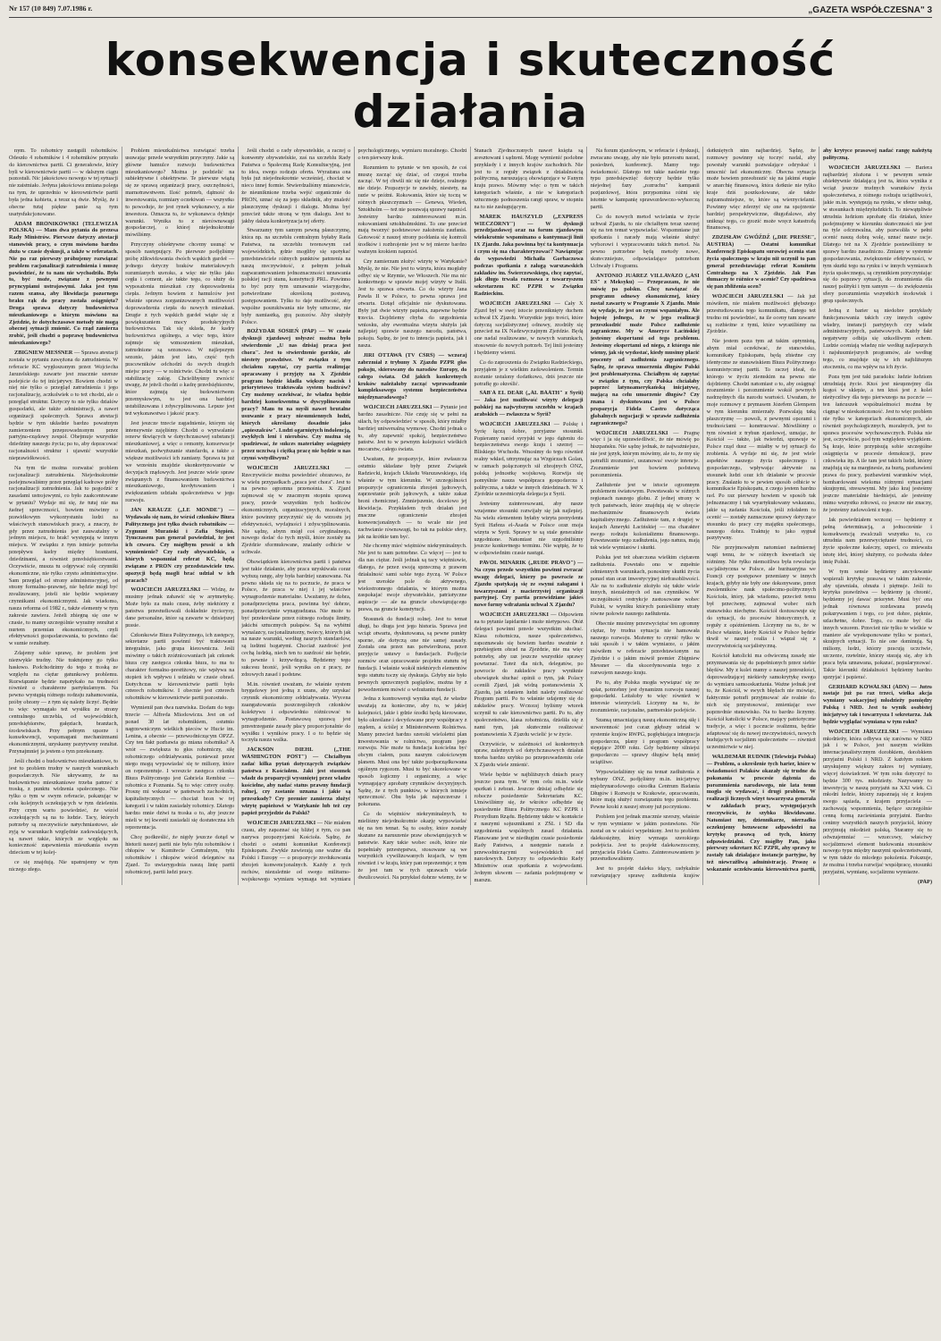Nr 157 (10 849) 7.07.1986 r. „GAZETA WSPÓŁCZESNA" 3
konsekwencja i skuteczność działania
nym. To robotnicy zastąpili robotników. Odeszło 4 robotników i 4 robotników przyszło do kierownictwa partii. Ci generałowie, który byli w kierownictwie partii — w dalszym ciągu pozostali. Nic jakościowo nowego w tej sytuacji nie zaistniało. Jedyna jakościowa zmiana polega na tym, że uprzednio w kierownictwie partii była jedna kobieta, a teraz są dwie. Myślę, że i obecne tutaj piękne panie są tym usatysfakcjonowane.
ADAM BRONIKOWSKI (TELEWIZJA POLSKA) — Mam dwa pytania do prezesa Rady Ministrów. Pierwsze dotyczy atestacji stanowisk pracy, o czym mówiono bardzo dużo w czasie dyskusji, a także w referatach. Nie po raz pierwszy próbujemy rozwiązać problem racjonalizacji zatrudnienia i muszę powiedzieć, że to nam nie wychodziło. Było to, być może, związane z pewnymi pryncypiami ustrojowymi. Jaka jest tym razem szansa, aby likwidacja pozornego braku rąk do pracy została osiągnięta? Druga sprawa dotyczy budownictwa mieszkaniowego o którym mówiono na Zjeździe, że dotychczasowe metody nie mogą obecnej sytuacji zmienić. Co rząd zamierza zrobić, jeśli chodzi o poprawę budownictwa mieszkaniowego?
ZBIGNIEW MESSNER — Sprawa atestacji została w pytaniu zawężona do zatrudnienia. W referacie KC wygłoszonym przez Wojciecha Jaruzelskiego zawarte jest znacznie szersze podejście do tej inicjatywy. Bowiem chodzi w niej nie tylko o przegląd zatrudnienia i jego racjonalizację, aczkolwiek o to też chodzi, ale o przegląd struktur. Dotyczy to nie tylko działów gospodarki, ale także administracji, a nawet organizacji społecznych. Sprawa atestacji będzie w tym układzie bardzo poważnym zamierzeniem przeprowadzonym przez partyjno-rządowy zespół. Obejmuje wszystkie dziedziny naszego życia; po to, aby dopracować racjonalności struktur i ujawnić wszystkie nieprawidłowości.
Na tym tle można rozważać problem racjonalizacji zatrudnienia. Niejednokrotnie podejmowaliśmy przez przegląd kadrowe próby racjonalizacji zatrudnienia. Jak to pogodzić z zasadami ustrojowymi, co było zaakcentowane w pytaniu? Wydaje mi się, że tutaj nie ma żadnej sprzeczności, bowiem mówimy o prawidłowym wykorzystaniu ludzi na właściwych stanowiskach pracy, a znaczy, że gdy przez zatrudnienia jest zauważalny w jednym miejscu, to brak! występują w innym miejscu. W związku z tym istnieje potrzeba przepływu kadry między branżami, dziedzinami, a również przedsiębiorstwami. Oczywiście, musza tu odgrywać rolę czynniki ekonomiczne, nie tylko czysto administracyjne. Sam przegląd od strony administracyjnej, od strony formalno-prawnej, nie będzie mógł być zrealizowany, jeżeli nie będzie wspierany czynnikami ekonomicznymi. Jak wiadomo, nasza reforma od 1982 r., także elementy w tym zakresie zawiera. Jeżeli zbiegną się one w czasie, to mamy szczególnie wyraźny rezultat z nurtem przemian ekonomicznych, czyli efektywności gospodarowania, to powinno dać w sumie rezultaty.
Zdajemy sobie sprawę, że problem jest niezwykle trudny. Nie traktujemy go tylko hasłowo. Podchodzimy do tego z troską ze względu na ciężar gatunkowy problemu. Rozwiązanie będzie napotykało na trudności również o charakterze partykularnym. Na pewno wystąpią różnego rodzaju zahamowania, próby obrony — z tym się należy liczyć. Będzie to więc wymagało też wysiłku ze strony centralnego szczebla, od wojewódzkich, przedsiębiorstw, gałęziach, branżach, środowiskach. Przy pełnym uporze i konsekwencji, wspomagani mechanizmami ekonomicznymi, uzyskamy pozytywny rezultat. Przynajmniej ja jestem o tym przekonany.
Jeśli chodzi o budownictwo mieszkaniowe, to jest to problem trudny w naszych warunkach gospodarczych. Nie ukrywamy, że na budownictwo mieszkaniowe trzeba patrzeć z troską, z punktu widzenia społecznego. Nie tylko o tym w swym referacie, pokazując w celu kolejnych oczekujących w tym dzieleniu. Przy czym warto powiedzieć, że wśród oczekujących są na to ludzie. Tacy, których potrzeby są rzeczywiście natychmiastowe, ale zyją w warunkach względnie zadowalających, są nawet takie, których ze względu na konieczność zapewnienia mieszkania swym dzieciom w tej kolej-
ce się znajdują. Nie upatrujemy w tym niczego złego.
Problem mieszkalnictwa rozwiązać trzeba usuwając przede wszystkim przyczyny. Jakie są główne hamulce rozwoju budownictwa mieszkaniowego? Można je podzielić na subiektywne i obiektywne. Te pierwsze wiążą się ze sprawą organizacji pracy, oszczędności, marnotrawstwem. Ilość potrzeb, dążność do inwestowania, rozmiary oczekiwań — wszystko to powoduje, że jest rynek wykonawcy, a nie inwestora. Oznacza to, że wykonawca dyktuje warunki. Wynika to z nierównowagi gospodarczej, o której niejednokrotnie mówiliśmy.
Przyczyny obiektywne chcemy usunąć w sposób następujący. Po pierwsze podjęliśmy próbę zlikwidowania dwóch wąskich gardeł — jednego dotyczy braków materiałowych rozumianych szeroko, a więc nie tylko jako cegła i cement, ale także tego, co służy do wyposażenia mieszkań czy doprowadzenia ciepła. Jednym bowiem z hamulców jest właśnie sprawa zorganizowanych możliwości doprowadzenia ciepła do nowych mieszkań. Drugie z tych wąskich gardeł wiąże się z powiększaniem mocy produkcyjnych budownictwa. Tak się składa, że kadry budownictwa ogólnego, a więc tego, które zajmuje się wznoszeniem mieszkań, zatrudnione są sezonowo. W najlepszym sezonie, jakim jest lato, część tych pracowników odchodzi do swych drugich miejsc pracy — w rolnictwie. Chodzi tu więc o stabilizację załóg. Chcielibyśmy zwrócić uwagę, że jeżeli chodzi o kadrę przedsiębiorstw, które zajmują się budownictwem przemysłowym, to jest ona bardziej ustabilizowana i zdyscyplinowana. Lepsze jest też wykonawstwo i jakość pracy.
Jest jeszcze trzecie zagadnienie, którym się intensywnie zajęliśmy. Chodzi o wyzwalanie rezerw tkwiących w dotychczasowej substancji mieszkaniowej, a więc o remonty, konserwacje mieszkań, podwyższanie standardu, a także o większe możliwości ich zamiany. Sprawa ta już we wrześniu znajdzie skonkretyzowanie w decyzjach rządowych. Jest jeszcze wiele spraw związanych z finansowaniem budownictwa mieszkaniowego, kredytowaniem i zwiększaniem udziału społeczeństwa w jego rozwoju.
JAN KRAUZE („LE MONDE") — Wydawało się nam, że wśród członków Biura Politycznego jest tylko dwóch robotników — Zygmunt Murański i Zofia Stępień. Tymczasem pan generał powiedział, że jest ich czworo. Czy mógłbym prosić o ich wymienienie? Czy rady obywatelskie, o których wspomniał referat KC, będą związane z PRON czy przedstawiciele tzw. opozycji będą mogli brać udział w ich pracach?
WOJCIECH JARUZELSKI — Widzę, że musimy jednak zabawić się w arytmetykę. Może było za mało czasu, żeby niektórzy z państwa przestudiowali dokładnie życiorysy, dane personalne, które są zawarte w dzisiejszej prasie.
Członkowie Biura Politycznego, ich zastępcy, sekretarze partii powinni być traktowani integralnie, jako grupa kierownicza. Jeśli mówimy o takich zróżnicowaniach jak członek biura czy zastępca członka biura, to ma to charakter formalno-prestiżowy, nie wpływa na stopień ich wpływu i udziału w czasie obrad. Dotychczas w kierownictwie partii było czterech robotników. I obecnie jest czterech robotników w kierownictwie partii pozostało.
Wymienił pan dwa nazwiska. Dodam do tego trzecie — Alfreda Miodowicza. Jest on od ponad 30 lat robotnikiem, ostatnio nagrzewniczym wielkich pieców w Hucie im. Lenina, a obecnie — przewodniczącym OPZZ. Czy ten fakt pozbawia go miana robotnika? A wrót — zwiększa to głos robotniczy, siłę robotniczego oddziaływania, ponieważ przez niego mogą wypowiadać się te miliony, które on reprezentuje. I wreszcie zastępca członka Biura Politycznego jest Gabriela Rembisz — robotnica z Poznania. Są to więc cztery osoby. Proszę mi wskazać w państwach zachodnich, kapitalistycznych — chociaż bron w tej kategorii i w takim zasiadały robotnicy. Dlatego bardzo mnie dziwi ta troska o to, aby jeszcze mieli w tej kwestii zasiadali się dostateczna ich reprezentacja.
Chcę podkreślić, że nigdy jeszcze dotąd w historii naszej partii nie było tylu robotników i chłopów w Komitecie Centralnym, tylu robotników i chłopów wśród delegatów na Zjazd. To uwiarygodnia naszą linię partii robotniczej, partii ludzi pracy.
Jeśli chodzi o rady obywatelskie, a raczej o konwenty obywatelskie, zaś na szczeblu Rady Państwa o Społeczną Radę Konsultacyjną, jest to idea, swego rodzaju oferta. Wyrażana ona była już niejednokrotnie wcześniej, chociaż w nieco innej formie. Stwierdzaliśmy mianowicie, że nieuniknione trzeba wejść organicznie do PRON, uznać się za jego składnik, aby znaleźć płaszczyznę dyskusji i dialogu. Można być przecież także stroną w tym dialogu. Jest to jakby dalsza konkretyzacja tej oferty.
Stwarzamy tym samym pewną płaszczyznę, która np. na szczeblu centralnym byłaby Rada Państwa, na szczeblu terenowym rad wojewódzkich, gdzie mogliby się spotykać przedstawiciele różnych punktów patrzenia na naszą rzeczywistość, z pełnym jednak zagwarantowaniem jednoznaczności uznawania polskiej racji stanu, konstytucji PRL. Powinno to być przy tym uznawanie wiarygodne, potwierdzane określoną postawą, postępowaniem. Tylko to daje możliwość, aby wspólne poszukiwania nie były sztuczne, nie były namiastką, grą pozorów. Aby służyły Polsce.
BOŻYDAR SOSIEŃ (PAP) — W czasie dyskusji zjazdowej usłyszeć można było stwierdzenie „U nas dzisiaj praca jest chora". Jest to stwierdzenie gorzkie, ale niestety prawdziwe. W związku z tym chciałem zapytać, czy partia realizując opracowany i przyjęty na X Zjeździe program będzie kładła większy nacisk i priorytetowo traktowała system bodźców? Czy możemy oczekiwać, że władza będzie bardziej konsekwentna w dyscyplinowaniu pracy? Mam tu na myśli nawet brutalne usuwanie z pracy niesumiennych ludzi, których określamy dosadnie jako „opieszalców". Ludzi ogarniętych indolencją, zwykłych leni i nierobów. Czy można się spodziewać, że sukces materialny osiągnięty przez uczciwą i ciężką pracę nie będzie u nas czymś wstydliwym?
WOJCIECH JARUZELSKI — Rzeczywiście można powiedzieć obrazowo, że w wielu przypadkach „praca jest chora". Jest to na pewno ogromna przenośnia. X Zjazd zajmował się w znacznym stopniu sprawą pracy, przede wszystkim tych bodźców ekonomicznych, organizacyjnych, moralnych, które powinny przyczynić się do wzrostu jej efektywności, wydajności i zdyscyplinowania. Nie sądzę, abym mógł coś oryginalnego, nowego dodać do tych myśli, które zostały na Zjeździe sformułowane, znalazły odbicie w uchwale.
Obowiązkiem kierownictwa partii i państwa jest takie działanie, aby praca uzyskiwała coraz wyższą rangę, aby była bardziej szanowana. Na pewno składa się na to poczucie, że praca w Polsce, że praca w niej i jej właściwe wynagrodzenie materialne. Uważamy, że dobra, ponadprzeciętna praca, powinna być dobrze, ponadprzeciętnie wynagradzana. Nie może to być przekreślane przez różnego rodzaju limity, jakichś sztucznych pułapów. Są na wybitni wynalazcy, racjonalizatorzy, twórcy, których jak na nasze warunki, według naszych standardów, są ludźmi bogatymi. Chociaż zazdrość jest cechą ludzką, niech ten to zazdrość nie będzie, to pewnie i krzywdzącą. Będziemy tego sukcesu bronić, jeśli wynika on z pracy, ze zdrowych zasad i podstaw.
M.in. również uważam, że właśnie system brygadowy jest jedną z szans, aby uzyskać czynnik ekonomiczny oddziaływania. Wycena zaangażowania poszczególnych członków kolektywu i odpowiednio różnicować to wynagrodzenie. Postawową sprawą jest przestrzeganie zasady płacy proporcjonalnie do wysiłku i wyników pracy. I o to będzie się toczyła nasza walka.
JACKSON DIEHL („THE WASHINGTON POST") — Chciałbym zadać kilka pytań dotyczących związków państwa z Kościołem. Jaki jest stosunek władz do propozycji wysuniętej przez władze kościelne, aby nadać status prawny fundacji rolnej, czy zostanie uznana i jakie są przeszkody? Czy premier zamierza złożyć wizytę papieżowi w Watykanie lub też czy papież przyjedzie do Polski?
WOJCIECH JARUZELSKI — Nie miałem czasu, aby zapoznać się bliżej z tym, co pan nazywa propozycjami Kościoła. Sądzę, że chodzi o ostatni komunikat Konferencji Episkopatu. Zwykle zawierają one ważne dla Polski i Europy — o propozycje zredukowania zbrojeń konwencjonalnych. Każdy z tych ruchów, niezależnie od swego militarno-wojskowego wymiaru wymaga też wymiaru psychologicznego, wymiaru moralnego. Chodzi o ten pierwszy krok.
Rozumiem to pytanie w ten sposób, że coś muszę zacząć się dziać, od czegoś trzeba zacząć. W tej chwili nic się nie dzieje, realnego nie dzieje. Propozycje te zawisły, niestety, na razie w próżni. Rokowania, które się toczą w różnych płaszczyznach — Genewa, Wiedeń, Sztokholm — też nie posuwają sprawy naprzód. Jesteśmy bardzo zainteresowani m.in. rokowaniami sztokholmskimi. To one przecież mają tworzyć podstawowe założenia zaufania. Gotowość z naszej strony poddania się kontroli środków i rozbrojenie jest w tej mierze bardzo ważnym krokiem naprzód.
Czy zamierzam złożyć wizytę w Watykanie? Myślę, że nie. Nie jest to wizyta, która mogłaby odbyć się w Rzymie, we Włoszech. Nie ma nic konkretnego w sprawie mojej wizyty w Italii. Jest to sprawa otwarta. Co do wizyty Jana Pawła II w Polsce, to pewna sprawa jest otwarta. Dotąd oficjalnie nie dyskutowana. Były już dwie wizyty papieża, zapewne będzie trzecia. Dojdziemy chyba do uzgodnienia wniosku, aby ewentualna wizyta służyła jak najlepiej sprawie naszego narodu, państwa, pokoju. Sądzę, że jest to intencja papieża, jak i nasza.
JIRI OTTAWA (TV CSRS) — wczoraj zabrzmiał z trybuny X Zjazdu PZPR głos pokoju, skierowany do narodów Europy, do całego świata. Od jakich konkretnych kroków należałoby zacząć wprowadzanie kompleksowego systemu bezpieczeństwa międzynarodowego?
WOJCIECH JARUZELSKI — Pytanie jest bardzo zasadnicze. Nie czuję się w pełni na siłach, by odpowiedzieć w sposób, który miałby bardziej uniwersalną wymowę. Chodzi jednak o to, aby zapewnić spokój, bezpieczeństwo państw. Jest to w pewnym kolejności wielkich mocarstw, całego świata.
Uważam, że propozycje, które zwłaszcza ostatnio składane były przez Związek Radziecki, krajach Układu Warszawskiego, idą właśnie w tym kierunku. W szczególności propozycje ograniczenia zbrojeń jądrowych, zaprzestanie prób jądrowych, a także zakaz broni chemicznej. Zmniejszenie, docelowo jej likwidacja. Przykładem tych działań jest znaczne ograniczenie zbrojeń konwencjonalnych — to wcale nie jest zachwianie równowagi, bo tak na polskie sfery, jak na krótkie tam być.
Nie chcemy mieć więźniów niekryminalnych. Nie jest to nam potrzebne. Co więcej — jest to dla nas ciężar. Jeśli jednak są tacy więźniowie, dlatego, że przez swoją sprzeczną z prawem działalność sami sobie tego życzą. W Polsce jest szerokie pole do aktywnego, wielostronnego działania, w którym można zaspokajać swoje obywatelskie, patriotyczne aspiracje — ale na gruncie obowiązującego prawa, na gruncie konstytucji.
Stosunek do fundacji rolnej. Jest to temat długi, bo długa jest jego historia. Sprawa jest wciąż otwarta, dyskutowana, są pewne punkty sporne, ale dotyczą one nie samej zasady. Została ona przez nas potwierdzona, przez przyjęcie ustawy o fundacjach. Podjęcie rozmów oraz opracowanie projektu statutu tej fundacji. I właśnie wokół niektórych elementów tego statutu toczy się dyskusja. Gdyby nie było pewnych sprzecznych poglądów, można by z powodzeniem mówić o wdrażaniu fundacji.
Jedna z kontrowersji wynika stąd, że władze uważają za konieczne, aby to, w jakiej kolejności, jakie i gdzie środki będą kierowane, było określane i decydowane przy współpracy z rządem, a ściślej z Ministerstwem Rolnictwa. Mamy przecież bardzo szeroki wieloletni plan inwestowania w rolnictwo, program jego rozwoju. Nie może ta fundacja kościelna być obcym ciałem, poza naszym całościowym planem. Musi ona być także podporządkowana ogólnym rygorom. Musi to być skorelowane w sposób logiczny i organiczny, a więc wymagający aprobaty czynników decyzyjnych. Sądzę, że z tych punktów, w których istnieje sprzeczność. Obu była jak najszczersze i pokonana.
Co do więźniów niekryminalnych, to mieliśmy niejednokrotnie okazję wypowiadać się na ten temat. Są to osoby, które zostały skazane za naruszenie praw obowiązujących w państwie. Kary takie wobec osób, które nie popełniały przestępstwa, stosowane są we wszystkich cywilizowanych krajach, w tym również i w kraju, który pan reprezentuje; z tym że jest tam w tych sprawach wiele dwulicowości. Na przykład dobrze wiemy, że w Stanach Zjednoczonych nawet księża są aresztowani i sądzeni. Mogę wymienić podobne przykłady i z innych krajów zachodnich. Nie jest to z reguły związek z działalnością polityczną, naruszającą obowiązujące w Fanym kraju prawo. Mówmy więc o tym w takich kategoriach właśnie, a nie w kategoriach sztucznego podnoszenia rangi spraw, w stopniu na to nie zasługującym.
MAREK HAUSZYLD („EXPRESS WIECZORNY") — W dyskusji przedzjazdowej oraz na forum zjazdowym wielokrotnie wspominano o kontynuacji linii IX Zjazdu. Jaka powinna być ta kontynuacja i czym się ma charakteryzować? Nawiązując do wypowiedzi Michaiła Gorbaczowa podczas spotkania z załogą warszawskich zakładów im. Świerczewskiego, chcę zapytać, jak długo trwała rozmowa z towarzyszem sekretarzem KC PZPR w Związku Radzieckim.
WOJCIECH JARUZELSKI — Cały X Zjazd był w swej istocie przeniknięty duchem uchwał IX Zjazdu. Wszystkie jego treści, które dotyczą socjalistycznej odnowy, zrodziły się przecież na IX Nadzwyczajnym Zjeździe. Będą one nadal realizowane, w nowych warunkach, stosownie do nowych potrzeb. Tej linii jesteśmy i będziemy wierni.
Co do zaproszenia do Związku Radzieckiego, przyjąłem je z wielkim zadowoleniem. Termin zostanie ustalony dodatkowo, dziś jeszcze nie potrafię go określić.
SAB'A EL DEAR („AL BAATH" z Syrii) — Jaka jest możliwość wizyty delegacji polskiej na najwyższym szczeblu w krajach arabskich — zwłaszcza w Syrii?
WOJCIECH JARUZELSKI — Polskę i Syrię łączą dobre, przyjazne stosunki. Popieramy naród syryjski w jego dążeniu do bezpieczeństwa swego kraju i szerzej — Bliskiego Wschodu. Wnosimy do tego również realny wkład, utrzymując na Wzgórzach Golan, w ramach połączonych sił zbrojnych ONZ, polską jednostkę wojskową. Rozwija się pomyślnie nasza współpraca gospodarcza i polityczna, a także w innych dziedzinach. W X Zjeździe uczestniczyła delegacja z Syrii.
Jesteśmy zainteresowani, aby nasze wzajemne stosunki rozwijały się jak najlepiej. Na wielu elementem byłaby wizyta prezydenta Syrii Hafeza el-Asada w Polsce oraz moja wizyta w Syrii. Sprawy te są stale generalnie uzgodnione. Natomiast nie uzgodniliśmy jeszcze konkretnego terminu. Nie wątpię, że to w odpowiednim czasie nastąpi.
PAVOL MINARIK („RUDE PRAVO") — Na czym przede wszystkim powinni zwracać uwagę delegaci, którzy po powrocie ze Zjazdu spotykają się ze swymi załogami i towarzyszami z macierzystej organizacji partyjnej. Czy partia przewidziane jakieś nowe formy wdrażania uchwał X Zjazdu?
WOJCIECH JARUZELSKI — Odpowiem na to pytanie lapidarnie i może nietypowo. Otóż delegaci powinni przede wszystkim słuchać. Klasa robotnicza, nasze społeczeństwo, zapoznawało się bowiem bardzo uważnie z przebiegiem obrad na Zjeździe, nie ma więc potrzeby, aby raz jeszcze wszystkie sprawy powtarzać. Toteż dla nich, delegatów, po powrocie do zakładów pracy wyniknie obowiązek słuchać opinii o tym, jak Polacy ocenili Zjazd, jak widzą postanowienia X Zjazdu, jak zdaniem ludzi należy realizować Program partii. Po to właśnie udajemy się do zakładów pracy. Wczoraj byliśmy wtorek uczynił to całe kierownictwo partii. Po to, aby społeczeństwo, klasa robotnicza, dzieliła się z nami tym, jak skutecznie realizować postanowienia X Zjazdu wcielić je w życie.
Oczywiście, w zależności od konkretnych spraw, zależnych od dotychczasowych działań trzeba bardzo szybko po przeprowadzeniu cele X Zjazdu wiele zmienić.
Wiele będzie w najbliższych dniach pracy jeszcze poza tym. W tym celu m.in. wiele spotkań i zebrań. Jeszcze dzisiaj odbędzie się robocze posiedzenie Sekretariatu KC. Umówiliśmy się, że wkrótce odbędzie się posiedzenie Biura Politycznego KC PZPR i Prezydium Rządu. Będziemy także w kontakcie z naszymi sojusznikami z ZSL i SD dla uzgodnienia wspólnych zasad działania. Planowane jest w niedługim czasie posiedzenie Rady Państwa, a następnie narada z przewodniczącymi wojewódzkich rad narodowych. Dotyczy to odpowiednio Rady Ministrów oraz spotkania z wojewodami. Jednym słowem — zadania podejmujemy w marszu.
Na forum zjazdowym, w referacie i dyskusji, zwracano uwagę, aby nie było przerostu narad, posiedzeń, konferencji. Mamy tego świadomość. Dlatego też takie naslenie tego typu przedsięwzięć dotyczy będzie tylko niejednej fazy „rozruchu" kampanii pozjazdowej, która przypomina różni się istotnie w kampanię sprawozdawczo-wyborczą partii.
Co do nowych metod wcielania w życie uchwał Zjazdu, to nie chciałbym teraz szerzej się na ten temat wypowiadać. Wspomniane już spotkania i narady mają właśnie służyć wyborowi i wypracowaniu takich metod. Na pewno potrzebne będą metody nowe, skuteczniejsze, odpowiadające potrzebom Uchwały i Programu.
ANTONIO JUAREZ VILLAVAZO („ASI ES" z Meksyku) — Przepraszam, że nie mówię po polsku. Chcę nawiązać do programu odnowy ekonomicznej, który został zawarty w Programie X Zjazdu. Mnie się wydaje, że jest on czymś wspaniałym. Ale bojęsię jednego, że w jego realizacji przeszkodzić może Polsce zadłużenie zagraniczne. My w Ameryce Łacińskiej jesteśmy ekspertami od tego problemu. Jesteśmy ekspertami od niego, z którego nie wiemy, jak się wydostać, kiedy musimy płacić procenty od zadłużenia zagranicznego. Sądzę, że sprawa umorzenia długów Polski jest problematyczna. Chciałbym się zapytać w związku z tym, czy Polska chciałaby poprzeć latynoamerykańską inicjatywę, mającą na celu umorzenie długów? Czy znana i dyskutowana jest w Polsce propozycja Fidela Castro dotycząca globalnych negocjacji w sprawie zadłużenia zagranicznego?
WOJCIECH JARUZELSKI — Pragnę więc i ja się uprawiedliwić, że nie mówię po hiszpańsku. Nie sądzę jednak, że najważniejsze, nie jest język, którym mówimy, ale to, że my się potrafili zrozumieć, uszanować swoje intencje. Zrozumienie jest bowiem podstawą porozumienia.
Zadłużenie jest w istocie ogromnym problemem światowym. Powstawało w różnych regionach naszego globu. Z jednej strony w tych państwach, które znajdują się w obręcie mechanizmów finansowych świata kapitalistycznego. Zadłużenie tam, z drugiej w krajach Ameryki Łacińskiej — ma charakter swego rodzaju kolonializmu finansowego. Powstawanie tego zadłużenia, jego natura, mają tak wiele wymiarów i skutki.
Polska jest też obarczona wielkim ciężarem zadłużenia. Powstało ono w zupełnie odmiennych warunkach, ponosimy skutki życia ponad stan oraz inwestycyjnej niefrasobliwości. Ale na to zadłużenie złożyło się także wiele innych, niezależnych od nas czynników. W szczególności restrykcje zastosowane wobec Polski, w wyniku których ponieśliśmy straty równe połowie naszego zadłużenia.
Obecnie musimy przezwyciężać ten ogromny ciężar, by trudna sytuacja nie hamowała naszego rozwoju. Możemy to czynić tylko w taki sposób i w takim wymiarze, o jakim mówiłem w referacie przedstawionym na Zjeździe i o jakim mówił premier Zbigniew Messner — dla skoordynowania tego z rozwojem naszego kraju.
Po to, aby Polska mogła wywiązać się ze spłat, potrzebny jest dynamizm rozwoju naszej gospodarki. Leżałoby to więc również w interesie wierzycieli. Liczymy na to, że zrozumienie, racjonalne, partnerskie podejście.
Szansą umacniającą naszą ekonomiczną siłę i suwerenność jest coraz głębszy udział w systemie krajów RWPG, pogłębiająca integracja gospodarcza, plany i program współpracy sięgające 2000 roku. Gdy będziemy silniejsi gospodarczo — sprawy długów będą mniej uciążliwe.
Wypowiadaliśmy się na temat zadłużenia z trybuny ONZ, podjęliśmy m.in. inicjatywę międzynarodowego ośrodka Centrum Badania Długów i Rozwoju w Krakowie, opracowaniu, które mają służyć rozwiązaniu tego problemu. Pewne kroki z naszej strony już poczyniono.
Problem jest jednak znacznie szerszy, właśnie w tym wymiarze w jakim postawiono. Nie został on w całości wypełniony. Jest to problem dalekosiężny, który wymaga szerokiego podejścia. Jest to projekt dalekowzroczny, przyjaciela Fidela Castro. Zainteresowaniem je przestudiowaliśmy.
Jest to projekt daleko idący, radykalnie rozwiązujący sprawę zadłużenia krajów dotkniętych nim najbardziej. Sądzę, że rozmowy powinny się toczyć nadal, aby powstały warunki pozwalające odzyskać i umocnić ład ekonomiczny. Obecna sytuacja może bowiem przeobrazić się na jakimś etapie w anarchię finansową, która dotknie nie tylko kraje dziś poszkodowane, ale także najzamożniejsze, te, które są wierzycielami. Powinny więc zderzyć się one na spojrzenie bardziej perspektywiczne, długofalowe, aby uniknąć tego, co grozić może wręcz katastrofą finansową.
ZDZISŁAW GWÓŹDŹ („DIE PRESSE", AUSTRIA) — Ostatni komunikat Konferencji Episkopatu surowiej ocenia stan życia społecznego w kraju niż uczynił to pan generał przedstawiając referat Komitetu Centralnego na X Zjeździe. Jak Pan tłumaczy te różnice w ocenie? Czy spodziewa się pan zbliżenia ocen?
WOJCIECH JARUZELSKI — Jak już mówiłem, nie miałem możliwości głębszego przestudiowania tego komunikatu, dlatego też trudno mi powiedzieć, na ile oceny tam zawarte są rozbieżne z tymi, które wyraziliśmy na Zjeździe.
Nie jestem poza tym aż takim optymistą, abym miał oczekiwać, że stanowisko, komunikaty Episkopatu, będą zbieżne czy identyczne ze stanowiskiem Biura Politycznego komunistycznej partii. To raczej ideał, do którego w życiu ziemskim na pewno nie dojdziemy. Chodzi natomiast o to, aby osiągnąć zrozumienie i porozumienie wokół pewnych nadrzędnych dla narodu wartości. Uważam, że moje rozmowy z prymasem Józefem Glempem w tym kierunku zmierzały. Pozwalają taką płaszczyznę — powoli, z pewnymi oporami i trudnościami — konstruować. Mówiliśmy o tym również z trybun zjazdowej, uznając, że Kościół — także, jak twierdzi, sprawuje w Polsce rząd dusz — miałby w tej sytuacji do zrobienia. A wydaje mi się, że jest wiele aspektów naszego życia społecznego i gospodarczego, wpływając aktywnie na stosunek ludzi oraz ich działanie w procesie pracy. Znalazło to w pewien sposób odbicie w komunikacie Episkopatu, z czego jestem bardzo rad. Po raz pierwszy bowiem w sposób tak jednoznaczny i tak wyartykułowany wskazano, jakie są zadania Kościoła, jeśli zdołałem to ocenić — zostały zaznaczone sprawy dotyczące stosunku do pracy czy majątku społecznego, naszego dobra. Traktuję to jako sygnał pozytywny.
Nie przyjmowałym natomiast nadmiernej wagi temu, że w różnych kwestiach się różnimy. Nie tylko niemożliwa była rewolucja socjalistyczna w Polsce, ale burżuazyjna we Francji czy postępowe przemiany w innych krajach, gdyby nie były one dokonywane, przez zwolenników nauk społeczno-politycznych Kościoła, który, jak wiadomo, przecież temu był przeciwny, zajmował wobec nich stanowisko niechętne. Kościół dostosowuje się do sytuacji, do procesów historycznych, z reguły z opóźnieniem. Liczymy na to, że w Polsce właśnie, kiedy Kościół w Polsce będzie tkwił w naszej realia i wiązał się z rzeczywistością socjalistyczną.
Kościół katolicki ma odwieczną zasadę nie przyznawania się do popełnionych przez siebie błędów. My z kolei mamy o naszej przeszłości, doprowadzającej niekiedy samokrytykę swego do wymiaru samooskarżania. Ważne jednak jest to, że Kościół, w swych błędach nie mówiąc, faktycznie potrafi przyjmować ale realnie do nich się przystosować, zmieniając swe poprzednie stanowisko. Na to bardzo liczymy. Kościół katolicki w Polsce, mający patriotyczne tradycje, a więc i poczucie realizmu, będzie adaptować się do nowej rzeczywistości, nowych budujących socjalizm społeczeństw — również uczestnictwie w niej.
WALDEMAR RUDNIK (Telewizja Polska) — Problem, o określenie tych barier, które w świadomości Polaków okazały się trudne do pokonania w procesie dążenia do porozumienia narodowego, nie lata temu mogła się wydawać, i drugi problem. W realizacji licznych wizyt towarzysza generała w zakładach pracy, występujących rzeczywiście, że szybko likwidowane. Natomiast my, dziennikarze, nierzadko oczekujemy bezowocne odpowiedzi na krytykę prasową od tych, którzy odpowiedzialni. Czy mógłby Pan, jako pierwszy sekretarz KC PZPR, aby sprawy te zostały tak działające instancje partyjne, by też niewrażliwą administrację. Proszę o wskazanie oczekiwania kierownictwa partii, aby krytyce prasowej nadać rangę należytą polityczną.
WOJCIECH JARUZELSKI — Bariera najbardziej złożona i w pewnym sensie obiektywnie działającą jest ta, która wynika z wciąż jeszcze trudnych warunków życia społeczeństwa, z różnego rodzaju uciążliwości, jakie m.in. występują na rynku, w sferze usług, w stosunkach międzyludzkich. To niewątpliwie utrudnia ludziom aprobatę dla działań, które podejmujemy w kierunku skuteczności nie jest na tyle odczuwalna, aby pozwoliła w pełni ocenić naszą dobrą wolę, uznać nasze racje. Dlatego też na X Zjeździe postawiliśmy te sprawy bardzo zasadniczo. Zmiany w systemie gospodarowania, zwiększenie efektywności, w tym skutki tego na rynku i w innych wymiarach życia społecznego, są czynnikiem przyczyniając się do poprawy sytuacji, do zrozumienia dla naszej polityki i tym samym — do zwiększenia sfery porozumienia wszystkich środowisk i grup społecznych.
Jedną z barier są niedobre przykłady funkcjonowania takich czy innych ogniw władzy, instancji partyjnych czy władz administracyjnych, państwowych. Każdy fakt negatywny odbija się szkodliwym echem. Ludzie oceniają władzę nie według najlepszych i najsłuszniejszych programów, ale według tego, co znajduje się w ich najbliższym otoczeniu, co ma wpływ na ich życie.
Poza tym jest taki paradoks: ludzie ludziom utrudniają życie. Ktoś jest nieuprzejmy dla kogoś w sklepie, a ten ktoś jest z kolei nieżyczliwy dla tego pierwszego na poczcie — ten łańcuszek współzależności można by ciągnąć w nieskończoność. Jest to więc problem nie tylko w kategoriach ekonomicznych, ale również psychologicznych, moralnych, jest to sprawa procesów wychowawczych. Polska nie jest, oczywiście, pod tym względem wyjątkiem. Są kraje, które przypisują sobie szczególne osiągnięcia w procesie demokracji, praw człowieka itp. A ile tam jest takich ludzi, którzy znajdują się na marginesie, za burtą, pozbawieni prawa do pracy, pozbawieni warunków więź, bombardowani wieloma różnymi sytuacjami skrajnymi, stresowymi. My jako kraj jesteśmy jeszcze materialnie biedniejsi, ale jesteśmy mimo wszystko zdrowsi, co jeszcze nie znaczy, że jesteśmy zadowoleni z tego.
Jak powiedziałem wczoraj — będziemy z pełną determinacją, a jednocześnie i konsekwencją zwalczali wszystko to, co utrudnia nam przezwyciężanie trudności, co życie społeczne kaleczy, szpeci, co znieważa istotę idei, której służymy, co podważa dobre imię Polski.
W tym sensie będziemy ancydowanie wspierali krytykę prasową w takim zakresie, aby ujawniała, obnaża i piętnuje. Jeśli to krytyka prawdziwa — będziemy ją chronić, będziemy jej dawać priorytet. Musi być ona jednak równowa rozdawana prawdą pokazywaniem i tego, co jest dobre, pięknie, szlachetne, dobre. Tego, co może być dla innych wzorem. Przecież nie tylko te wielkie w maniere ale wyeksponowane tylko w postaci, skrajnych sytuacji. To nie one dominują. Są miliony, ludzi, którzy pracują uczciwie, szczerze, rzetelnie, którzy starają się, aby ich praca była uznawana, pokazać, popularyzować. Takie kierunki działalności będziemy bardzo sprzyjać i popierać.
GERHARD KOWALSKI (ADN) — Jutro zostaje już po raz trzeci, wielka akcja wymiany wakacyjnej młodzieży pomiędzy Polską i NRD. Jest to wynik osobistej inicjatywy tak i towarzysza I sekretarza. Jak będzie wyglądać wymiana w tym roku?
WOJCIECH JARUZELSKI — Wymiana młodzieży, która odbywa się zarówno w NRD jak i w Polsce, jest naszym wielkim internacjonalistycznym dorobkiem, dorobkiem przyjaźni Polski i NRD. Z każdym rokiem uzyskujemy większy zakres tej wymiany, więcej doświadczeń. W tym roku dotyczyć to będzie 300 tys. młodzieży. Nazywamy to inwestycją w naszą przyjaźń na XXI wiek. Ci młodzi ludzie, którzy zapoznają się z krajem swego sąsiada, z krajem przyjaciela — zachowają wspomnienia, będące szczególnie cenną formą zacieśniania przyjaźni. Bardzo cenimy wszystkich naszych przyjaciół, którzy przyjmują młodzież polską, Staramy się to odwzajemniać — wzorcowy, właściwy socjalizmowi element budowania stosunków nowego typu między naszymi społeczeństwami, w tym także do młodego pokolenia. Pokazuje, że można i trzeba rozwijać współpracę, stosunki przyjaźni, wymianę, socjalizmu wymiarze.
(PAP)